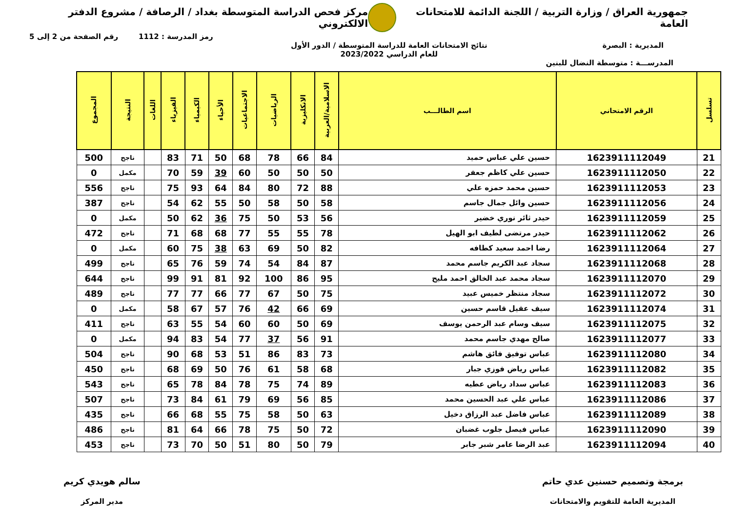جمهورية العراق / وزارة التربية / اللجنة الدائمة للامتحانات العامة
مركز فحص الدراسة المتوسطة بغداد / الرصافة / مشروع الدفتر الالكتروني
رمز المدرسة : 1112 رقم الصفحة من 2 إلى 5
المديرية : البصرة نتائج الامتحانات العامة للدراسة المتوسطة / الدور الأول
للعام الدراسي 2023/2022
المدرســـة : متوسطة النضال للبنين
| تسلسل | الرقم الامتحاني | اسم الطالـــب | الاسلامية/العربية | الانكليزية | الرياضيات | الاجتماعيات | الأحياء | الكيمياء | الفيزياء | اللغات | النتيجة | المجموع |
| --- | --- | --- | --- | --- | --- | --- | --- | --- | --- | --- | --- | --- |
| 21 | 1623911112049 | حسين علي عباس حميد | 84 | 66 | 78 | 68 | 50 | 71 | 83 | | ناجح | 500 |
| 22 | 1623911112050 | حسين علي كاظم جعفر | 50 | 50 | 50 | 60 | 39 | 59 | 70 | | مكمل | 0 |
| 23 | 1623911112053 | حسين محمد حمزه علي | 88 | 72 | 80 | 84 | 64 | 93 | 75 | | ناجح | 556 |
| 24 | 1623911112056 | حسين وائل جمال جاسم | 58 | 50 | 58 | 50 | 55 | 62 | 54 | | ناجح | 387 |
| 25 | 1623911112059 | حيدر ثائر نوري خضير | 56 | 53 | 50 | 75 | 36 | 62 | 50 | | مكمل | 0 |
| 26 | 1623911112062 | حيدر مرتضى لطيف ابو الهيل | 78 | 55 | 55 | 77 | 68 | 68 | 71 | | ناجح | 472 |
| 27 | 1623911112064 | رضا احمد سعيد كطافه | 82 | 50 | 69 | 63 | 38 | 75 | 60 | | مكمل | 0 |
| 28 | 1623911112068 | سجاد عبد الكريم جاسم محمد | 87 | 84 | 54 | 74 | 59 | 76 | 65 | | ناجح | 499 |
| 29 | 1623911112070 | سجاد محمد عبد الخالق احمد مليح | 95 | 86 | 100 | 92 | 81 | 91 | 99 | | ناجح | 644 |
| 30 | 1623911112072 | سجاد منتظر خميس عبيد | 75 | 50 | 67 | 77 | 66 | 77 | 77 | | ناجح | 489 |
| 31 | 1623911112074 | سيف عقيل قاسم حسين | 69 | 66 | 42 | 76 | 57 | 67 | 58 | | مكمل | 0 |
| 32 | 1623911112075 | سيف وسام عبد الرحمن يوسف | 69 | 50 | 60 | 60 | 54 | 55 | 63 | | ناجح | 411 |
| 33 | 1623911112077 | صالح مهدي جاسم محمد | 91 | 56 | 37 | 77 | 54 | 83 | 94 | | مكمل | 0 |
| 34 | 1623911112080 | عباس توفيق فائق هاشم | 73 | 83 | 86 | 51 | 53 | 68 | 90 | | ناجح | 504 |
| 35 | 1623911112082 | عباس رياض فوزي جبار | 68 | 58 | 61 | 76 | 50 | 69 | 68 | | ناجح | 450 |
| 36 | 1623911112083 | عباس سداد رياض عطيه | 89 | 74 | 75 | 78 | 84 | 78 | 65 | | ناجح | 543 |
| 37 | 1623911112086 | عباس علي عبد الحسين محمد | 85 | 56 | 69 | 79 | 61 | 84 | 73 | | ناجح | 507 |
| 38 | 1623911112089 | عباس فاضل عبد الرزاق دخيل | 63 | 50 | 58 | 75 | 55 | 68 | 66 | | ناجح | 435 |
| 39 | 1623911112090 | عباس فيصل جلوب غضبان | 72 | 50 | 75 | 78 | 66 | 64 | 81 | | ناجح | 486 |
| 40 | 1623911112094 | عبد الرضا عامر شبر جابر | 79 | 50 | 80 | 51 | 50 | 70 | 73 | | ناجح | 453 |
برمجة وتصميم حسنين عدي حاتم
المديرية العامة للتقويم والامتحانات
سالم هويدي كريم
مدير المركز